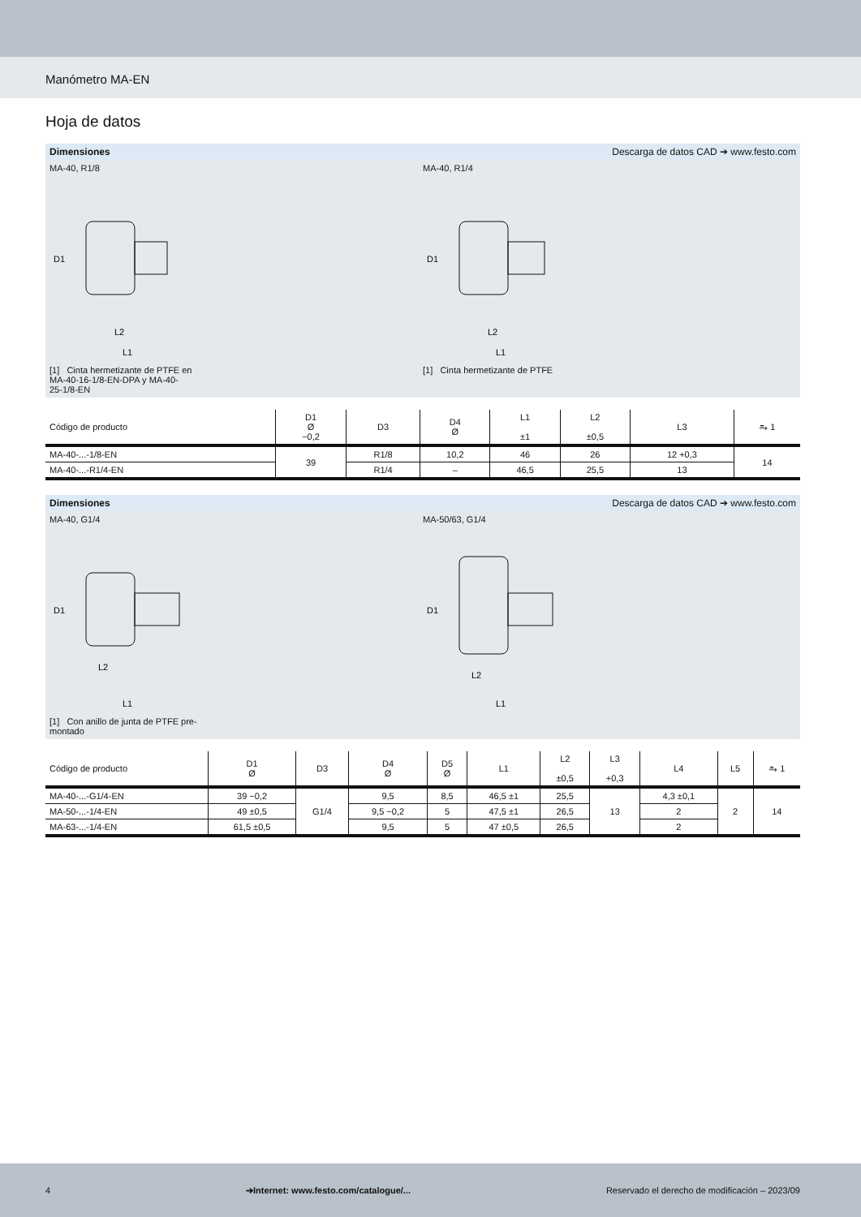Manómetro MA-EN
Hoja de datos
Dimensiones Descarga de datos CAD ➔ www.festo.com
MA-40, R1/8
D1
L2
L1
[1] Cinta hermetizante de PTFE en
MA-40-16-1/8-EN-DPA y MA-40-
25-1/8-EN
MA-40, R1/4
D1
L2
L1
[1] Cinta hermetizante de PTFE
| Código de producto | D1 Ø −0,2 | D3 | D4 Ø | L1 ±1 | L2 ±0,5 | L3 | ⥱ 1 |
| --- | --- | --- | --- | --- | --- | --- | --- |
| MA-40-...-1/8-EN | 39 | R1/8 | 10,2 | 46 | 26 | 12 +0,3 | 14 |
| MA-40-...-R1/4-EN | | R1/4 | – | 46,5 | 25,5 | 13 | |
Dimensiones Descarga de datos CAD ➔ www.festo.com
MA-40, G1/4
D1
L2
L1
[1] Con anillo de junta de PTFE pre-
montado
MA-50/63, G1/4
D1
L2
L1
| Código de producto | D1 Ø | D3 | D4 Ø | D5 Ø | L1 | L2 ±0,5 | L3 +0,3 | L4 | L5 | ⥱ 1 |
| --- | --- | --- | --- | --- | --- | --- | --- | --- | --- | --- |
| MA-40-...-G1/4-EN | 39 −0,2 | G1/4 | 9,5 | 8,5 | 46,5 ±1 | 25,5 | 13 | 4,3 ±0,1 | 2 | 14 |
| MA-50-...-1/4-EN | 49 ±0,5 | | 9,5 −0,2 | 5 | 47,5 ±1 | 26,5 | | 2 | | |
| MA-63-...-1/4-EN | 61,5 ±0,5 | | 9,5 | 5 | 47 ±0,5 | 26,5 | | 2 | | |
4 ➔Internet: www.festo.com/catalogue/... Reservado el derecho de modificación – 2023/09